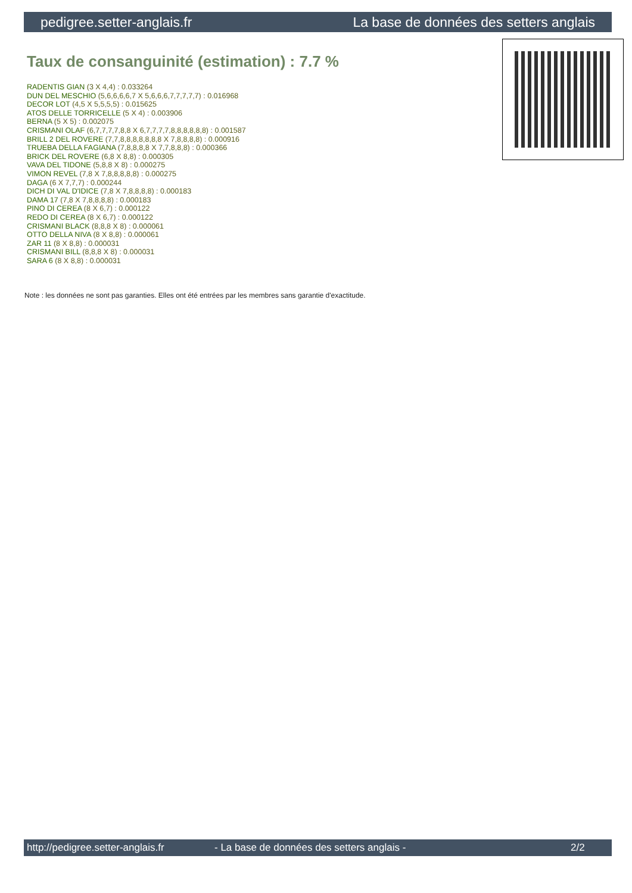pedigree.setter-anglais.fr La base de données des setters anglais
Taux de consanguinité (estimation) : 7.7 %
RADENTIS GIAN (3 X 4,4) : 0.033264
DUN DEL MESCHIO (5,6,6,6,6,7 X 5,6,6,6,7,7,7,7,7) : 0.016968
DECOR LOT (4,5 X 5,5,5,5) : 0.015625
ATOS DELLE TORRICELLE (5 X 4) : 0.003906
BERNA (5 X 5) : 0.002075
CRISMANI OLAF (6,7,7,7,7,8,8 X 6,7,7,7,7,8,8,8,8,8,8) : 0.001587
BRILL 2 DEL ROVERE (7,7,8,8,8,8,8,8,8 X 7,8,8,8,8) : 0.000916
TRUEBA DELLA FAGIANA (7,8,8,8,8 X 7,7,8,8,8) : 0.000366
BRICK DEL ROVERE (6,8 X 8,8) : 0.000305
VAVA DEL TIDONE (5,8,8 X 8) : 0.000275
VIMON REVEL (7,8 X 7,8,8,8,8,8) : 0.000275
DAGA (6 X 7,7,7) : 0.000244
DICH DI VAL D'IDICE (7,8 X 7,8,8,8,8) : 0.000183
DAMA 17 (7,8 X 7,8,8,8,8) : 0.000183
PINO DI CEREA (8 X 6,7) : 0.000122
REDO DI CEREA (8 X 6,7) : 0.000122
CRISMANI BLACK (8,8,8 X 8) : 0.000061
OTTO DELLA NIVA (8 X 8,8) : 0.000061
ZAR 11 (8 X 8,8) : 0.000031
CRISMANI BILL (8,8,8 X 8) : 0.000031
SARA 6 (8 X 8,8) : 0.000031
Note : les données ne sont pas garanties. Elles ont été entrées par les membres sans garantie d'exactitude.
http://pedigree.setter-anglais.fr - La base de données des setters anglais - 2/2